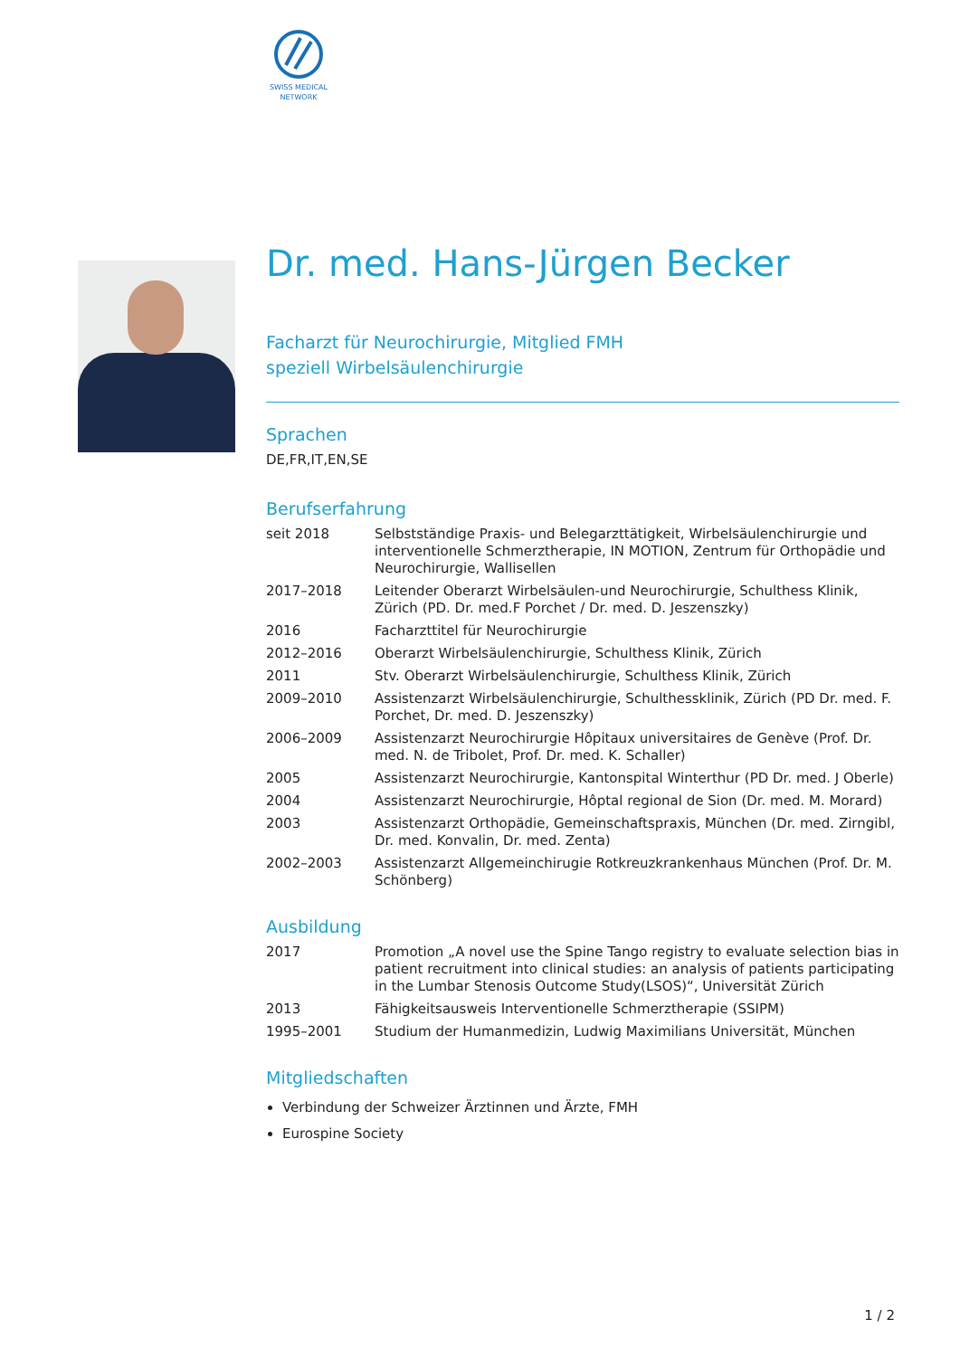SWISS MEDICAL
NETWORK
Dr. med. Hans-Jürgen Becker
Facharzt für Neurochirurgie, Mitglied FMH
speziell Wirbelsäulenchirurgie
Sprachen
DE,FR,IT,EN,SE
Berufserfahrung
| seit 2018 | Selbstständige Praxis- und Belegarzttätigkeit, Wirbelsäulenchirurgie und interventionelle Schmerztherapie, IN MOTION, Zentrum für Orthopädie und Neurochirurgie, Wallisellen |
| 2017–2018 | Leitender Oberarzt Wirbelsäulen-und Neurochirurgie, Schulthess Klinik, Zürich (PD. Dr. med.F Porchet / Dr. med. D. Jeszenszky) |
| 2016 | Facharzttitel für Neurochirurgie |
| 2012–2016 | Oberarzt Wirbelsäulenchirurgie, Schulthess Klinik, Zürich |
| 2011 | Stv. Oberarzt Wirbelsäulenchirurgie, Schulthess Klinik, Zürich |
| 2009–2010 | Assistenzarzt Wirbelsäulenchirurgie, Schulthessklinik, Zürich (PD Dr. med. F. Porchet, Dr. med. D. Jeszenszky) |
| 2006–2009 | Assistenzarzt Neurochirurgie Hôpitaux universitaires de Genève (Prof. Dr. med. N. de Tribolet, Prof. Dr. med. K. Schaller) |
| 2005 | Assistenzarzt Neurochirurgie, Kantonspital Winterthur (PD Dr. med. J Oberle) |
| 2004 | Assistenzarzt Neurochirurgie, Hôptal regional de Sion (Dr. med. M. Morard) |
| 2003 | Assistenzarzt Orthopädie, Gemeinschaftspraxis, München (Dr. med. Zirngibl, Dr. med. Konvalin, Dr. med. Zenta) |
| 2002–2003 | Assistenzarzt Allgemeinchirugie Rotkreuzkrankenhaus München (Prof. Dr. M. Schönberg) |
Ausbildung
| 2017 | Promotion „A novel use the Spine Tango registry to evaluate selection bias in patient recruitment into clinical studies: an analysis of patients participating in the Lumbar Stenosis Outcome Study(LSOS)“, Universität Zürich |
| 2013 | Fähigkeitsausweis Interventionelle Schmerztherapie (SSIPM) |
| 1995–2001 | Studium der Humanmedizin, Ludwig Maximilians Universität, München |
Mitgliedschaften
Verbindung der Schweizer Ärztinnen und Ärzte, FMH
Eurospine Society
1 / 2